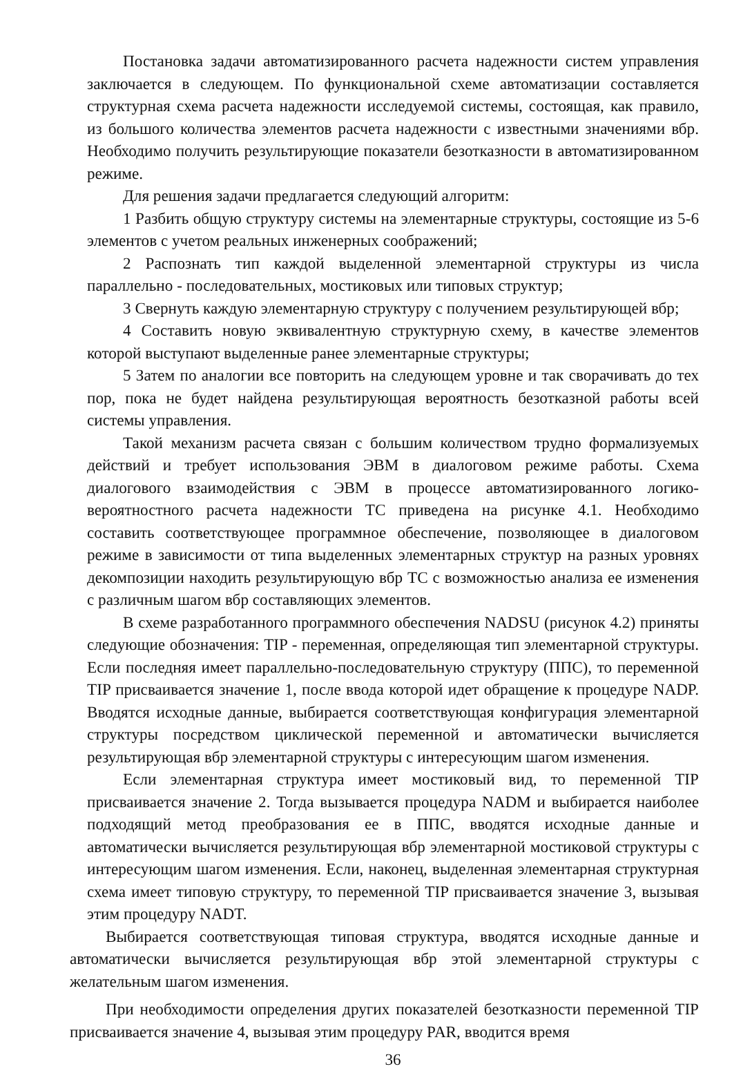Постановка задачи автоматизированного расчета надежности систем управления заключается в следующем. По функциональной схеме автоматизации составляется структурная схема расчета надежности исследуемой системы, состоящая, как правило, из большого количества элементов расчета надежности с известными значениями вбр. Необходимо получить результирующие показатели безотказности в автоматизированном режиме.
Для решения задачи предлагается следующий алгоритм:
1 Разбить общую структуру системы на элементарные структуры, состоящие из 5-6 элементов с учетом реальных инженерных соображений;
2 Распознать тип каждой выделенной элементарной структуры из числа параллельно - последовательных, мостиковых или типовых структур;
3 Свернуть каждую элементарную структуру с получением результирующей вбр;
4 Составить новую эквивалентную структурную схему, в качестве элементов которой выступают выделенные ранее элементарные структуры;
5 Затем по аналогии все повторить на следующем уровне и так сворачивать до тех пор, пока не будет найдена результирующая вероятность безотказной работы всей системы управления.
Такой механизм расчета связан с большим количеством трудно формализуемых действий и требует использования ЭВМ в диалоговом режиме работы. Схема диалогового взаимодействия с ЭВМ в процессе автоматизированного логико-вероятностного расчета надежности ТС приведена на рисунке 4.1. Необходимо составить соответствующее программное обеспечение, позволяющее в диалоговом режиме в зависимости от типа выделенных элементарных структур на разных уровнях декомпозиции находить результирующую вбр ТС с возможностью анализа ее изменения с различным шагом вбр составляющих элементов.
В схеме разработанного программного обеспечения NADSU (рисунок 4.2) приняты следующие обозначения: TIP - переменная, определяющая тип элементарной структуры. Если последняя имеет параллельно-последовательную структуру (ППС), то переменной TIP присваивается значение 1, после ввода которой идет обращение к процедуре NADP. Вводятся исходные данные, выбирается соответствующая конфигурация элементарной структуры посредством циклической переменной и автоматически вычисляется результирующая вбр элементарной структуры с интересующим шагом изменения.
Если элементарная структура имеет мостиковый вид, то переменной TIP присваивается значение 2. Тогда вызывается процедура NADM и выбирается наиболее подходящий метод преобразования ее в ППС, вводятся исходные данные и автоматически вычисляется результирующая вбр элементарной мостиковой структуры с интересующим шагом изменения. Если, наконец, выделенная элементарная структурная схема имеет типовую структуру, то переменной TIP присваивается значение 3, вызывая этим процедуру NADT.
Выбирается соответствующая типовая структура, вводятся исходные данные и автоматически вычисляется результирующая вбр этой элементарной структуры с желательным шагом изменения.
При необходимости определения других показателей безотказности переменной TIP присваивается значение 4, вызывая этим процедуру PAR, вводится время
36